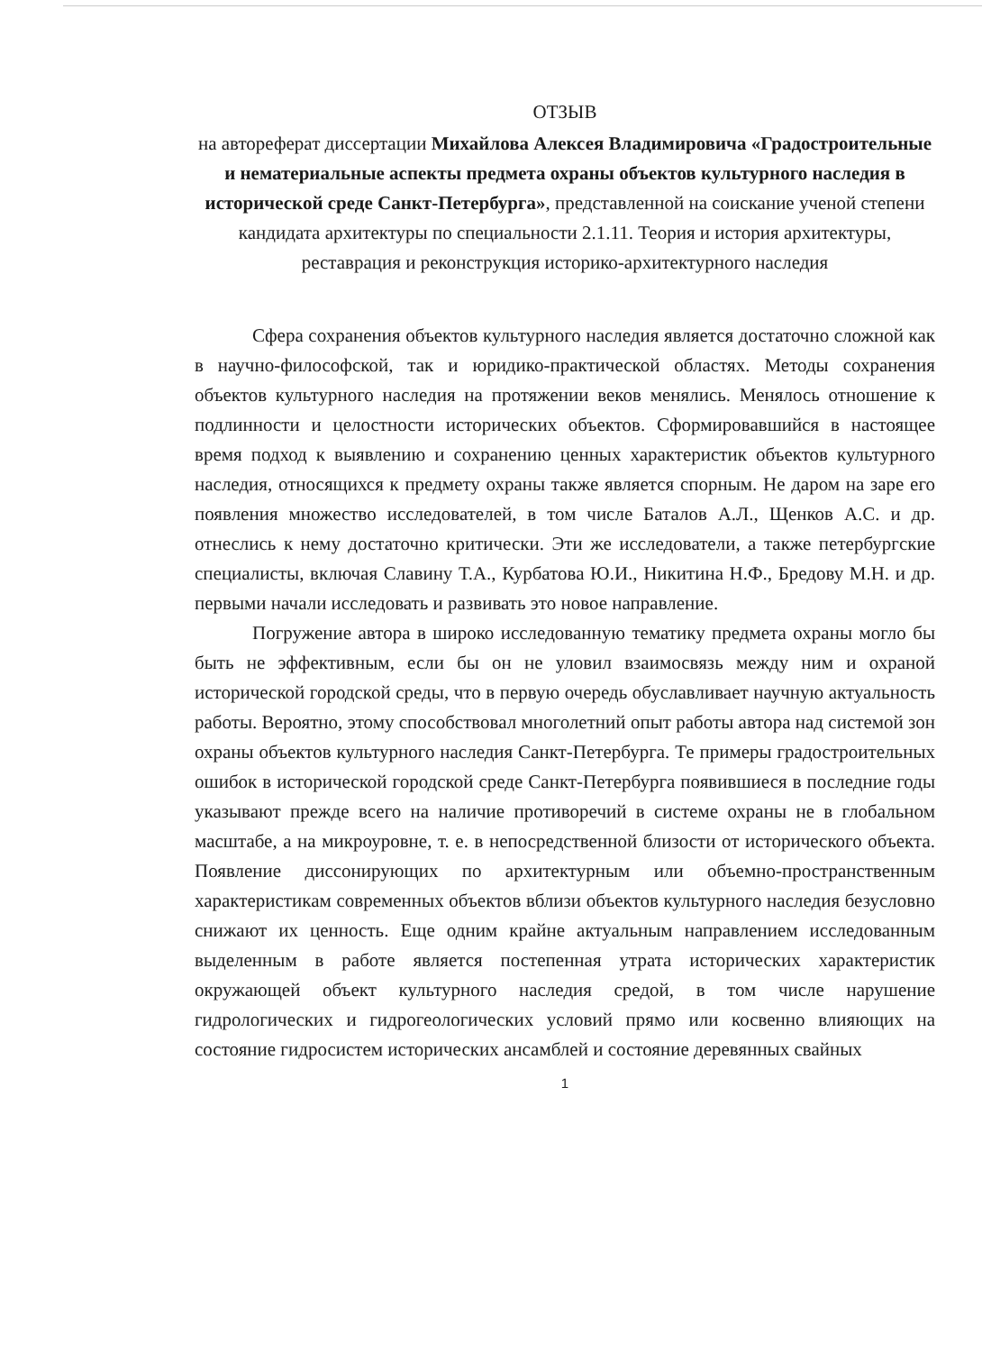ОТЗЫВ
на автореферат диссертации Михайлова Алексея Владимировича «Градостроительные и нематериальные аспекты предмета охраны объектов культурного наследия в исторической среде Санкт-Петербурга», представленной на соискание ученой степени кандидата архитектуры по специальности 2.1.11. Теория и история архитектуры, реставрация и реконструкция историко-архитектурного наследия
Сфера сохранения объектов культурного наследия является достаточно сложной как в научно-философской, так и юридико-практической областях. Методы сохранения объектов культурного наследия на протяжении веков менялись. Менялось отношение к подлинности и целостности исторических объектов. Сформировавшийся в настоящее время подход к выявлению и сохранению ценных характеристик объектов культурного наследия, относящихся к предмету охраны также является спорным. Не даром на заре его появления множество исследователей, в том числе Баталов А.Л., Щенков А.С. и др. отнеслись к нему достаточно критически. Эти же исследователи, а также петербургские специалисты, включая Славину Т.А., Курбатова Ю.И., Никитина Н.Ф., Бредову М.Н. и др. первыми начали исследовать и развивать это новое направление.
Погружение автора в широко исследованную тематику предмета охраны могло бы быть не эффективным, если бы он не уловил взаимосвязь между ним и охраной исторической городской среды, что в первую очередь обуславливает научную актуальность работы. Вероятно, этому способствовал многолетний опыт работы автора над системой зон охраны объектов культурного наследия Санкт-Петербурга. Те примеры градостроительных ошибок в исторической городской среде Санкт-Петербурга появившиеся в последние годы указывают прежде всего на наличие противоречий в системе охраны не в глобальном масштабе, а на микроуровне, т. е. в непосредственной близости от исторического объекта. Появление диссонирующих по архитектурным или объемно-пространственным характеристикам современных объектов вблизи объектов культурного наследия безусловно снижают их ценность. Еще одним крайне актуальным направлением исследованным выделенным в работе является постепенная утрата исторических характеристик окружающей объект культурного наследия средой, в том числе нарушение гидрологических и гидрогеологических условий прямо или косвенно влияющих на состояние гидросистем исторических ансамблей и состояние деревянных свайных
1